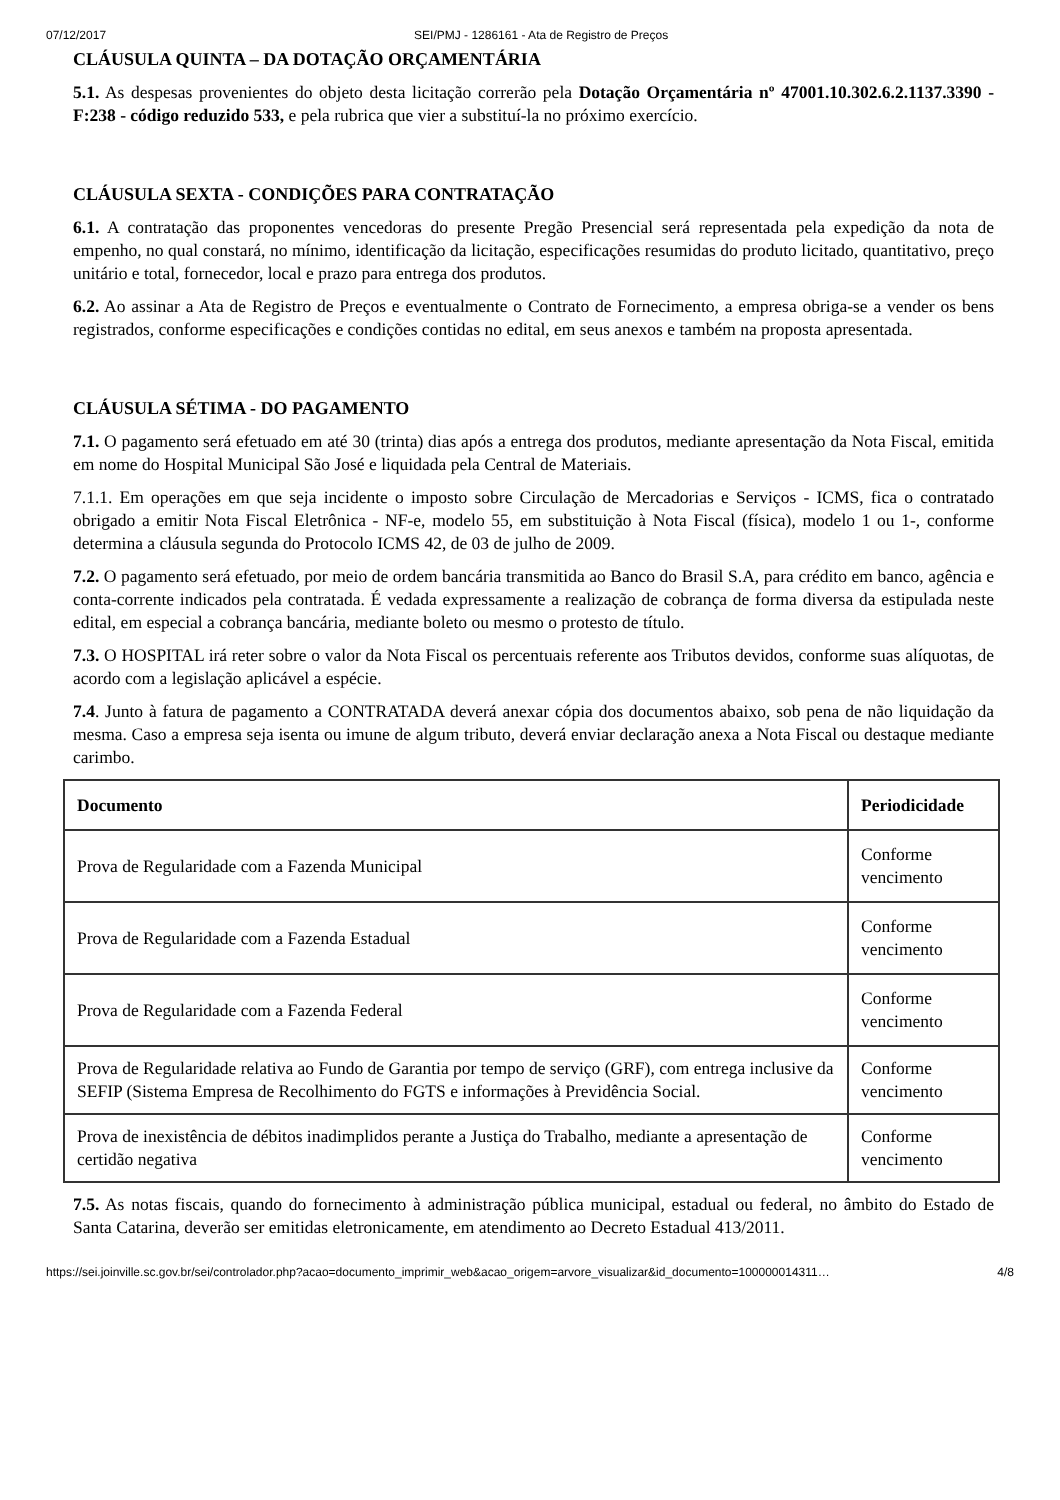07/12/2017 SEI/PMJ - 1286161 - Ata de Registro de Preços
CLÁUSULA QUINTA – DA DOTAÇÃO ORÇAMENTÁRIA
5.1. As despesas provenientes do objeto desta licitação correrão pela Dotação Orçamentária nº 47001.10.302.6.2.1137.3390 - F:238 - código reduzido 533, e pela rubrica que vier a substituí-la no próximo exercício.
CLÁUSULA SEXTA - CONDIÇÕES PARA CONTRATAÇÃO
6.1. A contratação das proponentes vencedoras do presente Pregão Presencial será representada pela expedição da nota de empenho, no qual constará, no mínimo, identificação da licitação, especificações resumidas do produto licitado, quantitativo, preço unitário e total, fornecedor, local e prazo para entrega dos produtos.
6.2. Ao assinar a Ata de Registro de Preços e eventualmente o Contrato de Fornecimento, a empresa obriga-se a vender os bens registrados, conforme especificações e condições contidas no edital, em seus anexos e também na proposta apresentada.
CLÁUSULA SÉTIMA - DO PAGAMENTO
7.1. O pagamento será efetuado em até 30 (trinta) dias após a entrega dos produtos, mediante apresentação da Nota Fiscal, emitida em nome do Hospital Municipal São José e liquidada pela Central de Materiais.
7.1.1. Em operações em que seja incidente o imposto sobre Circulação de Mercadorias e Serviços - ICMS, fica o contratado obrigado a emitir Nota Fiscal Eletrônica - NF-e, modelo 55, em substituição à Nota Fiscal (física), modelo 1 ou 1-, conforme determina a cláusula segunda do Protocolo ICMS 42, de 03 de julho de 2009.
7.2. O pagamento será efetuado, por meio de ordem bancária transmitida ao Banco do Brasil S.A, para crédito em banco, agência e conta-corrente indicados pela contratada. É vedada expressamente a realização de cobrança de forma diversa da estipulada neste edital, em especial a cobrança bancária, mediante boleto ou mesmo o protesto de título.
7.3. O HOSPITAL irá reter sobre o valor da Nota Fiscal os percentuais referente aos Tributos devidos, conforme suas alíquotas, de acordo com a legislação aplicável a espécie.
7.4. Junto à fatura de pagamento a CONTRATADA deverá anexar cópia dos documentos abaixo, sob pena de não liquidação da mesma. Caso a empresa seja isenta ou imune de algum tributo, deverá enviar declaração anexa a Nota Fiscal ou destaque mediante carimbo.
| Documento | Periodicidade |
| --- | --- |
| Prova de Regularidade com a Fazenda Municipal | Conforme vencimento |
| Prova de Regularidade com a Fazenda Estadual | Conforme vencimento |
| Prova de Regularidade com a Fazenda Federal | Conforme vencimento |
| Prova de Regularidade relativa ao Fundo de Garantia por tempo de serviço (GRF), com entrega inclusive da SEFIP (Sistema Empresa de Recolhimento do FGTS e informações à Previdência Social. | Conforme vencimento |
| Prova de inexistência de débitos inadimplidos perante a Justiça do Trabalho, mediante a apresentação de certidão negativa | Conforme vencimento |
7.5. As notas fiscais, quando do fornecimento à administração pública municipal, estadual ou federal, no âmbito do Estado de Santa Catarina, deverão ser emitidas eletronicamente, em atendimento ao Decreto Estadual 413/2011.
https://sei.joinville.sc.gov.br/sei/controlador.php?acao=documento_imprimir_web&acao_origem=arvore_visualizar&id_documento=100000014311… 4/8